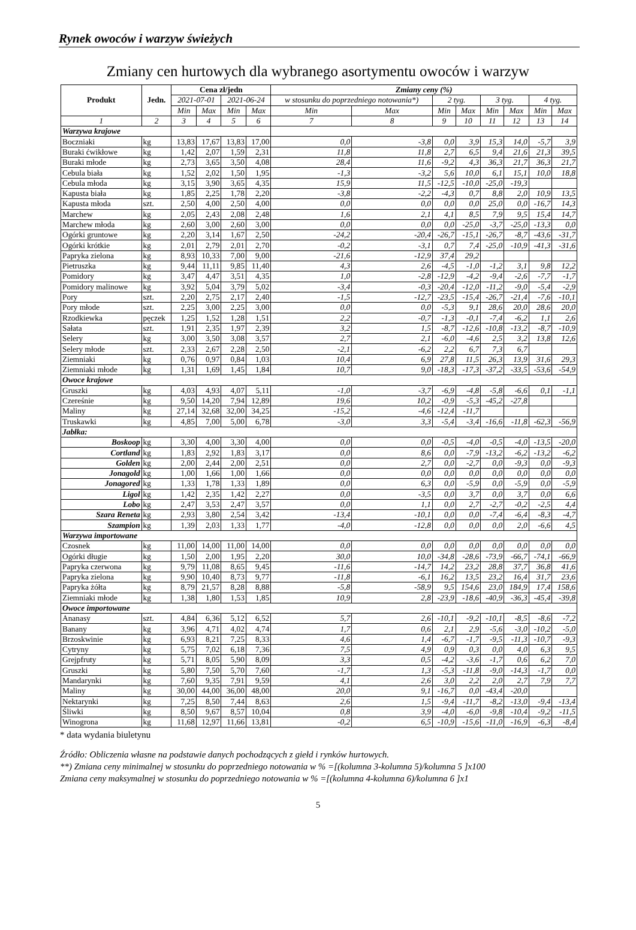Rynek owoców i warzyw świeżych
Zmiany cen hurtowych dla wybranego asortymentu owoców i warzyw
| Produkt | Jedn. | Cena zł/jedn | | | | Zmiany ceny (%) | | | | | | | |
| --- | --- | --- | --- | --- | --- | --- | --- | --- | --- | --- | --- | --- | --- |
| | | 2021-07-01 | | 2021-06-24 | | w stosunku do poprzedniego notowania*) | | 2 tyg. | | 3 tyg. | | 4 tyg. | |
| | | Min | Max | Min | Max | Min | Max | Min | Max | Min | Max | Min | Max |
| 1 | 2 | 3 | 4 | 5 | 6 | 7 | 8 | 9 | 10 | 11 | 12 | 13 | 14 |
| Warzywa krajowe | | | | | | | | | | | | | |
| Boczniaki | kg | 13,83 | 17,67 | 13,83 | 17,00 | 0,0 | -3,8 | 0,0 | 3,9 | 15,3 | 14,0 | -5,7 | 3,9 |
| Buraki ćwikłowe | kg | 1,42 | 2,07 | 1,59 | 2,31 | 11,8 | 11,8 | 2,7 | 6,5 | 9,4 | 21,6 | 21,3 | 39,5 |
| Buraki młode | kg | 2,73 | 3,65 | 3,50 | 4,08 | 28,4 | 11,6 | -9,2 | 4,3 | 36,3 | 21,7 | 36,3 | 21,7 |
| Cebula biała | kg | 1,52 | 2,02 | 1,50 | 1,95 | -1,3 | -3,2 | 5,6 | 10,0 | 6,1 | 15,1 | 10,0 | 18,8 |
| Cebula młoda | kg | 3,15 | 3,90 | 3,65 | 4,35 | 15,9 | 11,5 | -12,5 | -10,0 | -25,0 | -19,3 | | |
| Kapusta biała | kg | 1,85 | 2,25 | 1,78 | 2,20 | -3,8 | -2,2 | -4,3 | 0,7 | 8,8 | 2,0 | 10,9 | 13,5 |
| Kapusta młoda | szt. | 2,50 | 4,00 | 2,50 | 4,00 | 0,0 | 0,0 | 0,0 | 0,0 | 25,0 | 0,0 | -16,7 | 14,3 |
| Marchew | kg | 2,05 | 2,43 | 2,08 | 2,48 | 1,6 | 2,1 | 4,1 | 8,5 | 7,9 | 9,5 | 15,4 | 14,7 |
| Marchew młoda | kg | 2,60 | 3,00 | 2,60 | 3,00 | 0,0 | 0,0 | 0,0 | -25,0 | -3,7 | -25,0 | -13,3 | 0,0 |
| Ogórki gruntowe | kg | 2,20 | 3,14 | 1,67 | 2,50 | -24,2 | -20,4 | -26,7 | -15,1 | -26,7 | -8,7 | -43,6 | -31,7 |
| Ogórki krótkie | kg | 2,01 | 2,79 | 2,01 | 2,70 | -0,2 | -3,1 | 0,7 | 7,4 | -25,0 | -10,9 | -41,3 | -31,6 |
| Papryka zielona | kg | 8,93 | 10,33 | 7,00 | 9,00 | -21,6 | -12,9 | 37,4 | 29,2 | | | | |
| Pietruszka | kg | 9,44 | 11,11 | 9,85 | 11,40 | 4,3 | 2,6 | -4,5 | -1,0 | -1,2 | 3,1 | 9,8 | 12,2 |
| Pomidory | kg | 3,47 | 4,47 | 3,51 | 4,35 | 1,0 | -2,8 | -12,9 | -4,2 | -9,4 | -2,6 | -7,7 | -1,7 |
| Pomidory malinowe | kg | 3,92 | 5,04 | 3,79 | 5,02 | -3,4 | -0,3 | -20,4 | -12,0 | -11,2 | -9,0 | -5,4 | -2,9 |
| Pory | szt. | 2,20 | 2,75 | 2,17 | 2,40 | -1,5 | -12,7 | -23,5 | -15,4 | -26,7 | -21,4 | -7,6 | -10,1 |
| Pory młode | szt. | 2,25 | 3,00 | 2,25 | 3,00 | 0,0 | 0,0 | -5,3 | 9,1 | 28,6 | 20,0 | 28,6 | 20,0 |
| Rzodkiewka | pęczek | 1,25 | 1,52 | 1,28 | 1,51 | 2,2 | -0,7 | -1,3 | -0,1 | -7,4 | -6,2 | 1,1 | 2,6 |
| Sałata | szt. | 1,91 | 2,35 | 1,97 | 2,39 | 3,2 | 1,5 | -8,7 | -12,6 | -10,8 | -13,2 | -8,7 | -10,9 |
| Selery | kg | 3,00 | 3,50 | 3,08 | 3,57 | 2,7 | 2,1 | -6,0 | -4,6 | 2,5 | 3,2 | 13,8 | 12,6 |
| Selery młode | szt. | 2,33 | 2,67 | 2,28 | 2,50 | -2,1 | -6,2 | 2,2 | 6,7 | 7,3 | 6,7 | | |
| Ziemniaki | kg | 0,76 | 0,97 | 0,84 | 1,03 | 10,4 | 6,9 | 27,8 | 11,5 | 26,3 | 13,9 | 31,6 | 29,3 |
| Ziemniaki młode | kg | 1,31 | 1,69 | 1,45 | 1,84 | 10,7 | 9,0 | -18,3 | -17,3 | -37,2 | -33,5 | -53,6 | -54,9 |
| Owoce krajowe | | | | | | | | | | | | | |
| Gruszki | kg | 4,03 | 4,93 | 4,07 | 5,11 | -1,0 | -3,7 | -6,9 | -4,8 | -5,8 | -6,6 | 0,1 | -1,1 |
| Czereśnie | kg | 9,50 | 14,20 | 7,94 | 12,89 | 19,6 | 10,2 | -0,9 | -5,3 | -45,2 | -27,8 | | |
| Maliny | kg | 27,14 | 32,68 | 32,00 | 34,25 | -15,2 | -4,6 | -12,4 | -11,7 | | | | |
| Truskawki | kg | 4,85 | 7,00 | 5,00 | 6,78 | -3,0 | 3,3 | -5,4 | -3,4 | -16,6 | -11,8 | -62,3 | -56,9 |
| Jabłka: | | | | | | | | | | | | | |
| Boskoop | kg | 3,30 | 4,00 | 3,30 | 4,00 | 0,0 | 0,0 | -0,5 | -4,0 | -0,5 | -4,0 | -13,5 | -20,0 |
| Cortland | kg | 1,83 | 2,92 | 1,83 | 3,17 | 0,0 | 8,6 | 0,0 | -7,9 | -13,2 | -6,2 | -13,2 | -6,2 |
| Golden | kg | 2,00 | 2,44 | 2,00 | 2,51 | 0,0 | 2,7 | 0,0 | -2,7 | 0,0 | -9,3 | 0,0 | -9,3 |
| Jonagold | kg | 1,00 | 1,66 | 1,00 | 1,66 | 0,0 | 0,0 | 0,0 | 0,0 | 0,0 | 0,0 | 0,0 | 0,0 |
| Jonagored | kg | 1,33 | 1,78 | 1,33 | 1,89 | 0,0 | 6,3 | 0,0 | -5,9 | 0,0 | -5,9 | 0,0 | -5,9 |
| Ligol | kg | 1,42 | 2,35 | 1,42 | 2,27 | 0,0 | -3,5 | 0,0 | 3,7 | 0,0 | 3,7 | 0,0 | 6,6 |
| Lobo | kg | 2,47 | 3,53 | 2,47 | 3,57 | 0,0 | 1,1 | 0,0 | 2,7 | -2,7 | -0,2 | -2,5 | 4,4 |
| Szara Reneta | kg | 2,93 | 3,80 | 2,54 | 3,42 | -13,4 | -10,1 | 0,0 | 0,0 | -7,4 | -6,4 | -8,3 | -4,7 |
| Szampion | kg | 1,39 | 2,03 | 1,33 | 1,77 | -4,0 | -12,8 | 0,0 | 0,0 | 0,0 | 2,0 | -6,6 | 4,5 |
| Warzywa importowane | | | | | | | | | | | | | |
| Czosnek | kg | 11,00 | 14,00 | 11,00 | 14,00 | 0,0 | 0,0 | 0,0 | 0,0 | 0,0 | 0,0 | 0,0 | 0,0 |
| Ogórki długie | kg | 1,50 | 2,00 | 1,95 | 2,20 | 30,0 | 10,0 | -34,8 | -28,6 | -73,9 | -66,7 | -74,1 | -66,9 |
| Papryka czerwona | kg | 9,79 | 11,08 | 8,65 | 9,45 | -11,6 | -14,7 | 14,2 | 23,2 | 28,8 | 37,7 | 36,8 | 41,6 |
| Papryka zielona | kg | 9,90 | 10,40 | 8,73 | 9,77 | -11,8 | -6,1 | 16,2 | 13,5 | 23,2 | 16,4 | 31,7 | 23,6 |
| Papryka żółta | kg | 8,79 | 21,57 | 8,28 | 8,88 | -5,8 | -58,9 | 9,5 | 154,6 | 23,0 | 184,9 | 17,4 | 158,6 |
| Ziemniaki młode | kg | 1,38 | 1,80 | 1,53 | 1,85 | 10,9 | 2,8 | -23,9 | -18,6 | -40,9 | -36,3 | -45,4 | -39,8 |
| Owoce importowane | | | | | | | | | | | | | |
| Ananasy | szt. | 4,84 | 6,36 | 5,12 | 6,52 | 5,7 | 2,6 | -10,1 | -9,2 | -10,1 | -8,5 | -8,6 | -7,2 |
| Banany | kg | 3,96 | 4,71 | 4,02 | 4,74 | 1,7 | 0,6 | 2,1 | 2,9 | -5,6 | -3,0 | -10,2 | -5,0 |
| Brzoskwinie | kg | 6,93 | 8,21 | 7,25 | 8,33 | 4,6 | 1,4 | -6,7 | -1,7 | -9,5 | -11,3 | -10,7 | -9,3 |
| Cytryny | kg | 5,75 | 7,02 | 6,18 | 7,36 | 7,5 | 4,9 | 0,9 | 0,3 | 0,0 | 4,0 | 6,3 | 9,5 |
| Grejpfruty | kg | 5,71 | 8,05 | 5,90 | 8,09 | 3,3 | 0,5 | -4,2 | -3,6 | -1,7 | 0,6 | 6,2 | 7,0 |
| Gruszki | kg | 5,80 | 7,50 | 5,70 | 7,60 | -1,7 | 1,3 | -5,3 | -11,8 | -9,0 | -14,3 | -1,7 | 0,0 |
| Mandarynki | kg | 7,60 | 9,35 | 7,91 | 9,59 | 4,1 | 2,6 | 3,0 | 2,2 | 2,0 | 2,7 | 7,9 | 7,7 |
| Maliny | kg | 30,00 | 44,00 | 36,00 | 48,00 | 20,0 | 9,1 | -16,7 | 0,0 | -43,4 | -20,0 | | |
| Nektarynki | kg | 7,25 | 8,50 | 7,44 | 8,63 | 2,6 | 1,5 | -9,4 | -11,7 | -8,2 | -13,0 | -9,4 | -13,4 |
| Śliwki | kg | 8,50 | 9,67 | 8,57 | 10,04 | 0,8 | 3,9 | -4,0 | -6,0 | -9,8 | -10,4 | -9,2 | -11,5 |
| Winogrona | kg | 11,68 | 12,97 | 11,66 | 13,81 | -0,2 | 6,5 | -10,9 | -15,6 | -11,0 | -16,9 | -6,3 | -8,4 |
* data wydania biuletynu
Źródło: Obliczenia własne na podstawie danych pochodzących z giełd i rynków hurtowych.
**) Zmiana ceny minimalnej w stosunku do poprzedniego notowania w % =[(kolumna 3-kolumna 5)/kolumna 5 ]x100
Zmiana ceny maksymalnej w stosunku do poprzedniego notowania w % =[(kolumna 4-kolumna 6)/kolumna 6 ]x1
5